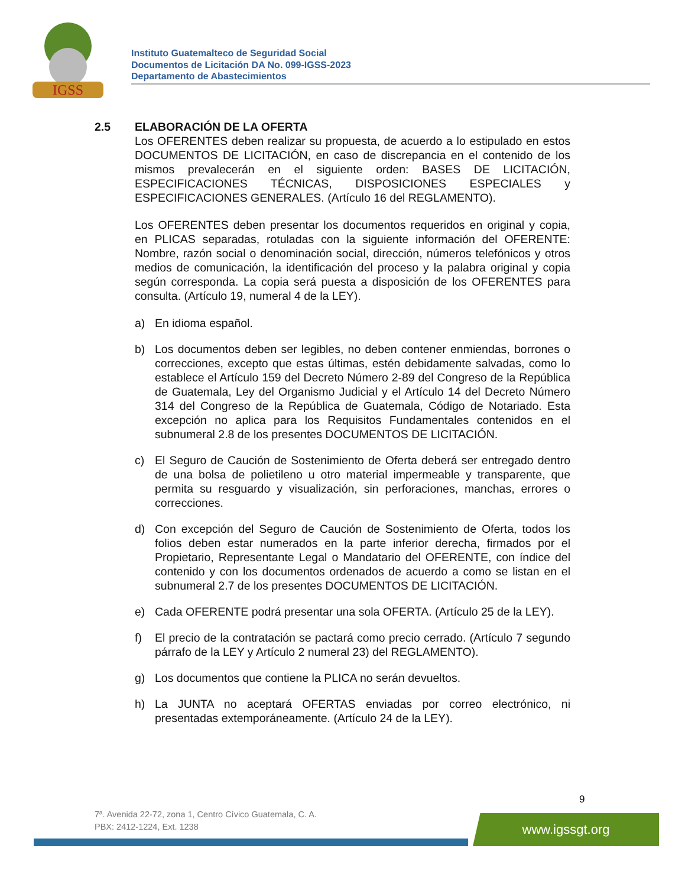IGSS
Instituto Guatemalteco de Seguridad Social
Documentos de Licitación DA No. 099-IGSS-2023
Departamento de Abastecimientos
2.5 ELABORACIÓN DE LA OFERTA
Los OFERENTES deben realizar su propuesta, de acuerdo a lo estipulado en estos DOCUMENTOS DE LICITACIÓN, en caso de discrepancia en el contenido de los mismos prevalecerán en el siguiente orden: BASES DE LICITACIÓN, ESPECIFICACIONES TÉCNICAS, DISPOSICIONES ESPECIALES y ESPECIFICACIONES GENERALES. (Artículo 16 del REGLAMENTO).
Los OFERENTES deben presentar los documentos requeridos en original y copia, en PLICAS separadas, rotuladas con la siguiente información del OFERENTE: Nombre, razón social o denominación social, dirección, números telefónicos y otros medios de comunicación, la identificación del proceso y la palabra original y copia según corresponda. La copia será puesta a disposición de los OFERENTES para consulta. (Artículo 19, numeral 4 de la LEY).
a) En idioma español.
b) Los documentos deben ser legibles, no deben contener enmiendas, borrones o correcciones, excepto que estas últimas, estén debidamente salvadas, como lo establece el Artículo 159 del Decreto Número 2-89 del Congreso de la República de Guatemala, Ley del Organismo Judicial y el Artículo 14 del Decreto Número 314 del Congreso de la República de Guatemala, Código de Notariado. Esta excepción no aplica para los Requisitos Fundamentales contenidos en el subnumeral 2.8 de los presentes DOCUMENTOS DE LICITACIÓN.
c) El Seguro de Caución de Sostenimiento de Oferta deberá ser entregado dentro de una bolsa de polietileno u otro material impermeable y transparente, que permita su resguardo y visualización, sin perforaciones, manchas, errores o correcciones.
d) Con excepción del Seguro de Caución de Sostenimiento de Oferta, todos los folios deben estar numerados en la parte inferior derecha, firmados por el Propietario, Representante Legal o Mandatario del OFERENTE, con índice del contenido y con los documentos ordenados de acuerdo a como se listan en el subnumeral 2.7 de los presentes DOCUMENTOS DE LICITACIÓN.
e) Cada OFERENTE podrá presentar una sola OFERTA. (Artículo 25 de la LEY).
f) El precio de la contratación se pactará como precio cerrado. (Artículo 7 segundo párrafo de la LEY y Artículo 2 numeral 23) del REGLAMENTO).
g) Los documentos que contiene la PLICA no serán devueltos.
h) La JUNTA no aceptará OFERTAS enviadas por correo electrónico, ni presentadas extemporáneamente. (Artículo 24 de la LEY).
9
7ª. Avenida 22-72, zona 1, Centro Cívico Guatemala, C. A.
PBX: 2412-1224, Ext. 1238
www.igssgt.org